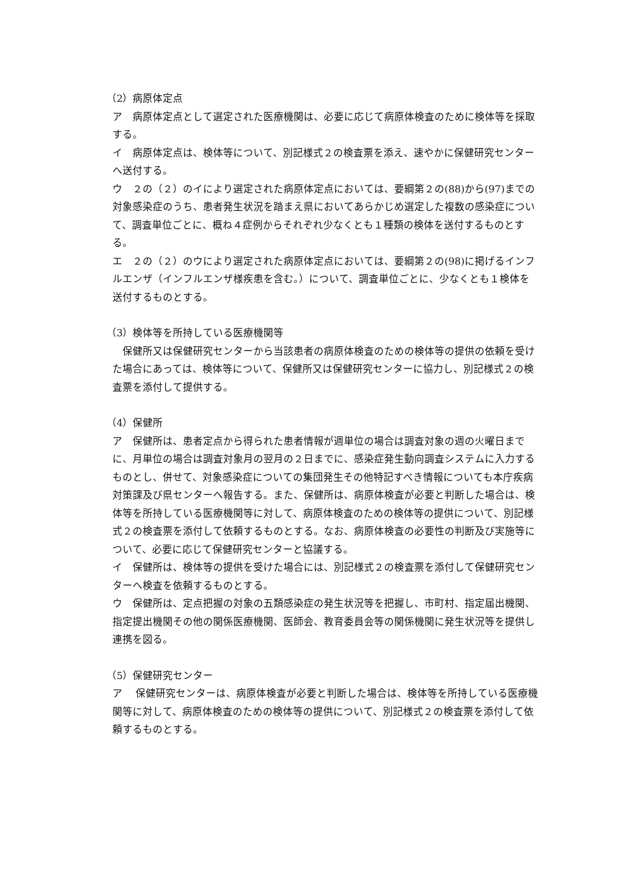（2）病原体定点
ア　病原体定点として選定された医療機関は、必要に応じて病原体検査のために検体等を採取する。
イ　病原体定点は、検体等について、別記様式２の検査票を添え、速やかに保健研究センターへ送付する。
ウ　２の（２）のイにより選定された病原体定点においては、要綱第２の(88)から(97)までの対象感染症のうち、患者発生状況を踏まえ県においてあらかじめ選定した複数の感染症について、調査単位ごとに、概ね４症例からそれぞれ少なくとも１種類の検体を送付するものとする。
エ　２の（２）のウにより選定された病原体定点においては、要綱第２の(98)に掲げるインフルエンザ（インフルエンザ様疾患を含む。）について、調査単位ごとに、少なくとも１検体を送付するものとする。
（3）検体等を所持している医療機関等
　保健所又は保健研究センターから当該患者の病原体検査のための検体等の提供の依頼を受けた場合にあっては、検体等について、保健所又は保健研究センターに協力し、別記様式２の検査票を添付して提供する。
（4）保健所
ア　保健所は、患者定点から得られた患者情報が週単位の場合は調査対象の週の火曜日までに、月単位の場合は調査対象月の翌月の２日までに、感染症発生動向調査システムに入力するものとし、併せて、対象感染症についての集団発生その他特記すべき情報についても本庁疾病対策課及び県センターへ報告する。また、保健所は、病原体検査が必要と判断した場合は、検体等を所持している医療機関等に対して、病原体検査のための検体等の提供について、別記様式２の検査票を添付して依頼するものとする。なお、病原体検査の必要性の判断及び実施等について、必要に応じて保健研究センターと協議する。
イ　保健所は、検体等の提供を受けた場合には、別記様式２の検査票を添付して保健研究センターへ検査を依頼するものとする。
ウ　保健所は、定点把握の対象の五類感染症の発生状況等を把握し、市町村、指定届出機関、指定提出機関その他の関係医療機関、医師会、教育委員会等の関係機関に発生状況等を提供し連携を図る。
（5）保健研究センター
ア　 保健研究センターは、病原体検査が必要と判断した場合は、検体等を所持している医療機関等に対して、病原体検査のための検体等の提供について、別記様式２の検査票を添付して依頼するものとする。